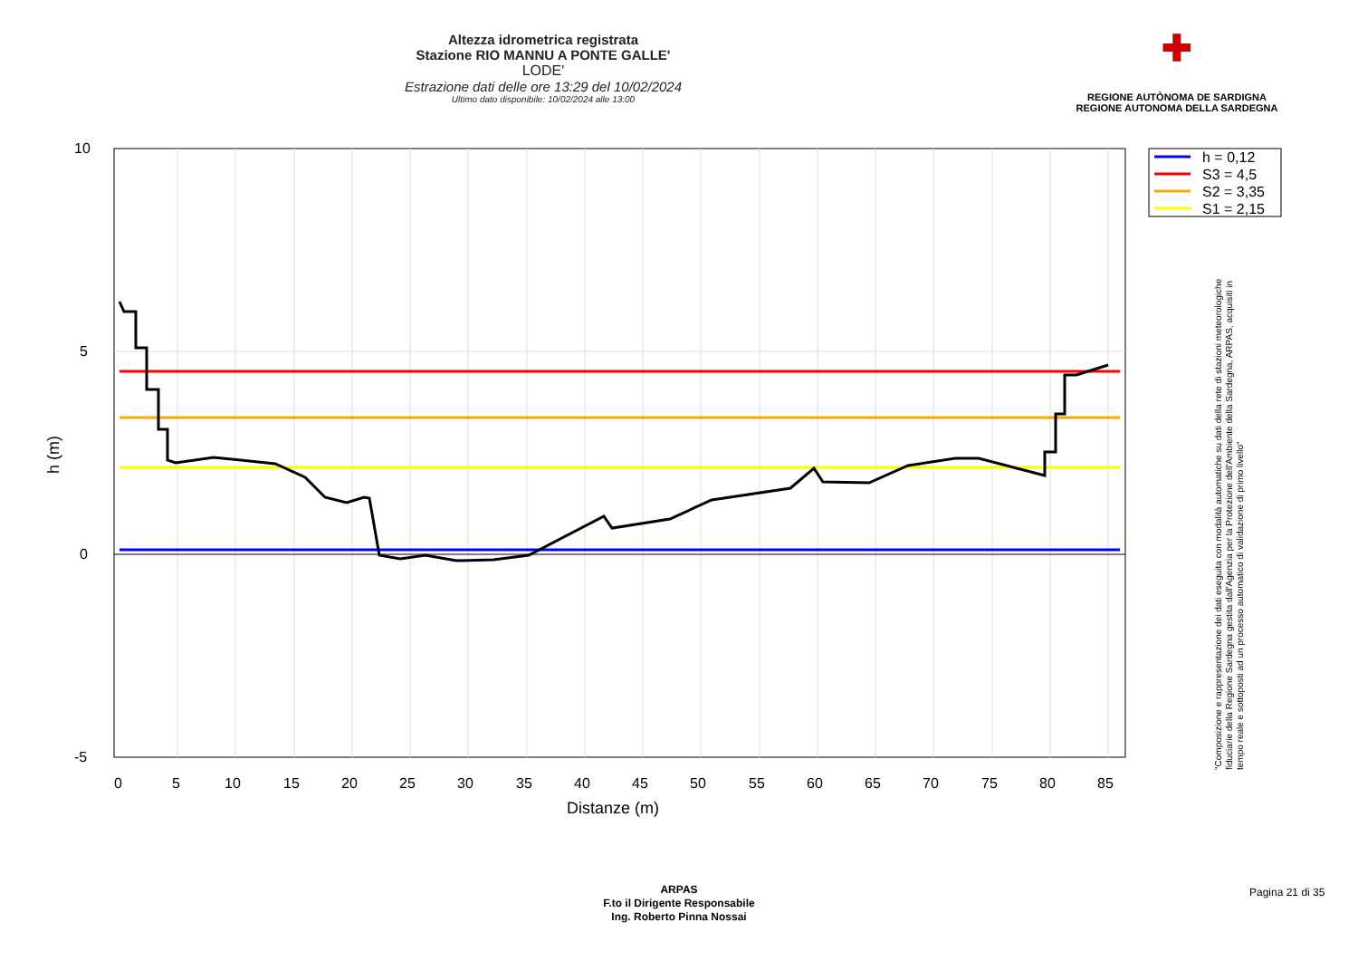Altezza idrometrica registrata
Stazione RIO MANNU A PONTE GALLE'
LODE'
Estrazione dati delle ore 13:29 del 10/02/2024
Ultimo dato disponibile: 10/02/2024 alle 13:00
✚
REGIONE AUTÒNOMA DE SARDIGNA
REGIONE AUTONOMA DELLA SARDEGNA
h = 0,12
S3 = 4,5
S2 = 3,35
S1 = 2,15
10
5
0
-5
0
5
10
15
20
25
30
35
40
45
50
55
60
65
70
75
80
85
Distanze (m)
h (m)
"Composizione e rappresentazione dei dati eseguita con modalità automatiche su dati della rete di stazioni meteorologiche fiduciarie della Regione Sardegna gestita dall'Agenzia per la Protezione dell'Ambiente della Sardegna, ARPAS, acquisiti in tempo reale e sottoposti ad un processo automatico di validazione di primo livello"
ARPAS
F.to il Dirigente Responsabile
Ing. Roberto Pinna Nossai
Pagina 21 di 35